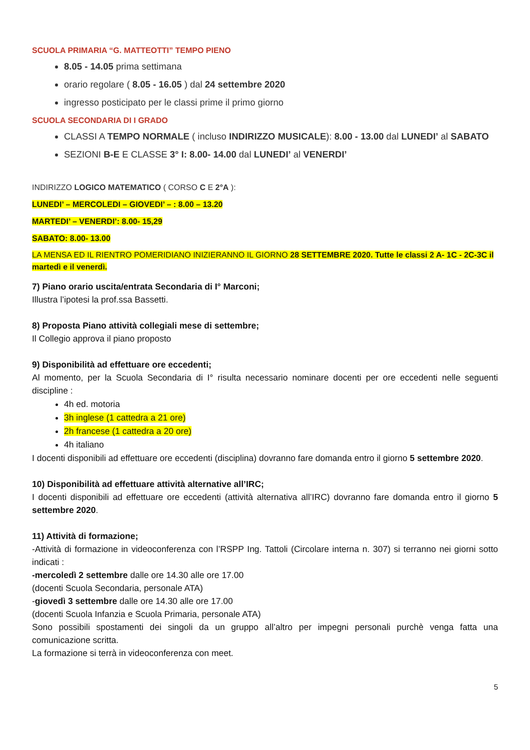SCUOLA PRIMARIA “G. MATTEOTTI” TEMPO PIENO
8.05 - 14.05 prima settimana
orario regolare ( 8.05 - 16.05 ) dal 24 settembre 2020
ingresso posticipato per le classi prime il primo giorno
SCUOLA SECONDARIA DI I GRADO
CLASSI A TEMPO NORMALE ( incluso INDIRIZZO MUSICALE): 8.00 - 13.00 dal LUNEDI’ al SABATO
SEZIONI B-E E CLASSE 3° I: 8.00- 14.00 dal LUNEDI’ al VENERDI’
INDIRIZZO LOGICO MATEMATICO ( CORSO C E 2°A ):
LUNEDI’ – MERCOLEDI – GIOVEDI’ – : 8.00 – 13.20
MARTEDI’ – VENERDI’: 8.00- 15,29
SABATO: 8.00- 13.00
LA MENSA ED IL RIENTRO POMERIDIANO INIZIERANNO IL GIORNO 28 SETTEMBRE 2020. Tutte le classi 2 A- 1C - 2C-3C il martedì e il venerdì.
7) Piano orario uscita/entrata Secondaria di I° Marconi;
Illustra l’ipotesi la prof.ssa Bassetti.
8) Proposta Piano attività collegiali mese di settembre;
Il Collegio approva il piano proposto
9) Disponibilità ad effettuare ore eccedenti;
Al momento, per la Scuola Secondaria di I° risulta necessario nominare docenti per ore eccedenti nelle seguenti discipline :
4h ed. motoria
3h inglese (1 cattedra a 21 ore)
2h francese (1 cattedra a 20 ore)
4h italiano
I docenti disponibili ad effettuare ore eccedenti (disciplina) dovranno fare domanda entro il giorno 5 settembre 2020.
10) Disponibilità ad effettuare attività alternative all’IRC;
I docenti disponibili ad effettuare ore eccedenti (attività alternativa all’IRC) dovranno fare domanda entro il giorno 5 settembre 2020.
11) Attività di formazione;
-Attività di formazione in videoconferenza con l’RSPP Ing. Tattoli (Circolare interna n. 307) si terranno nei giorni sotto indicati :
-mercoledì 2 settembre dalle ore 14.30 alle ore 17.00
(docenti Scuola Secondaria, personale ATA)
-giovedì 3 settembre dalle ore 14.30 alle ore 17.00
(docenti Scuola Infanzia e Scuola Primaria, personale ATA)
Sono possibili spostamenti dei singoli da un gruppo all’altro per impegni personali purchè venga fatta una comunicazione scritta.
La formazione si terrà in videoconferenza con meet.
5